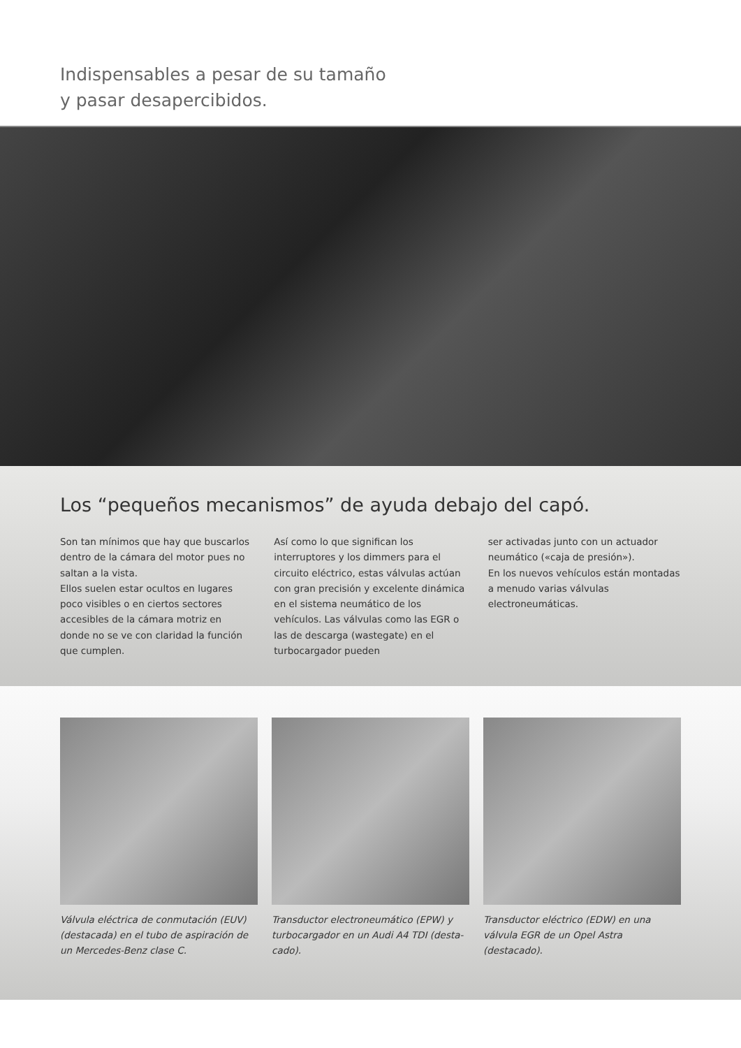Indispensables a pesar de su tamaño
y pasar desapercibidos.
Los “pequeños mecanismos” de ayuda debajo del capó.
Son tan mínimos que hay que buscarlos dentro de la cámara del motor pues no saltan a la vista.
Ellos suelen estar ocultos en lugares poco visibles o en ciertos sectores accesibles de la cámara motriz en donde no se ve con claridad la función que cumplen.
Así como lo que significan los interruptores y los dimmers para el circuito eléctrico, estas válvulas actúan con gran precisión y excelente dinámica en el sistema neumático de los vehículos. Las válvulas como las EGR o las de descarga (wastegate) en el turbocargador pueden
ser activadas junto con un actuador neumático («caja de presión»).
En los nuevos vehículos están montadas a menudo varias válvulas electroneumáticas.
Válvula eléctrica de conmutación (EUV) (destacada) en el tubo de aspiración de un Mercedes-Benz clase C.
Transductor electroneumático (EPW) y turbocargador en un Audi A4 TDI (desta-cado).
Transductor eléctrico (EDW) en una válvula EGR de un Opel Astra (destacado).